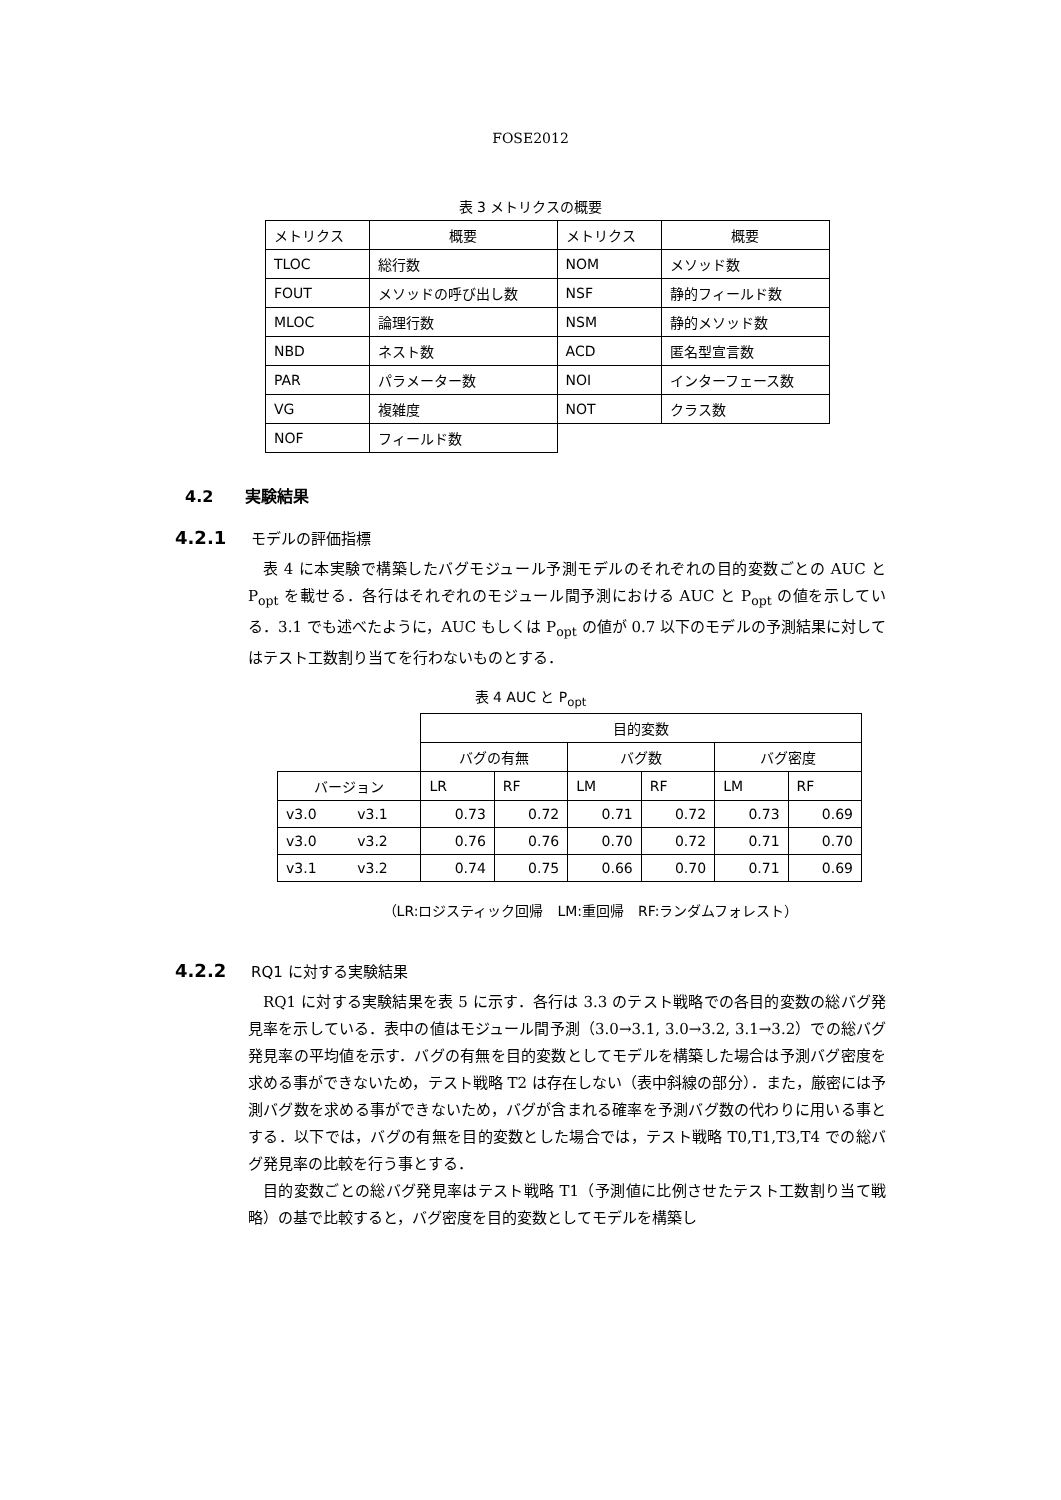FOSE2012
表 3 メトリクスの概要
| メトリクス | 概要 | メトリクス | 概要 |
| --- | --- | --- | --- |
| TLOC | 総行数 | NOM | メソッド数 |
| FOUT | メソッドの呼び出し数 | NSF | 静的フィールド数 |
| MLOC | 論理行数 | NSM | 静的メソッド数 |
| NBD | ネスト数 | ACD | 匿名型宣言数 |
| PAR | パラメーター数 | NOI | インターフェース数 |
| VG | 複雑度 | NOT | クラス数 |
| NOF | フィールド数 | | |
4.2　　実験結果
4.2.1 モデルの評価指標
表 4 に本実験で構築したバグモジュール予測モデルのそれぞれの目的変数ごとの AUC と P<sub>opt</sub> を載せる．各行はそれぞれのモジュール間予測における AUC と P<sub>opt</sub> の値を示している．3.1 でも述べたように，AUC もしくは P<sub>opt</sub> の値が 0.7 以下のモデルの予測結果に対してはテスト工数割り当てを行わないものとする．
表 4 AUC と P<sub>opt</sub>
| | | 目的変数 | | | | | |
| --- | --- | --- | --- | --- | --- | --- | --- |
| | | バグの有無 | | バグ数 | | バグ密度 | |
| バージョン | | LR | RF | LM | RF | LM | RF |
| v3.0 | v3.1 | 0.73 | 0.72 | 0.71 | 0.72 | 0.73 | 0.69 |
| v3.0 | v3.2 | 0.76 | 0.76 | 0.70 | 0.72 | 0.71 | 0.70 |
| v3.1 | v3.2 | 0.74 | 0.75 | 0.66 | 0.70 | 0.71 | 0.69 |
（LR:ロジスティック回帰　LM:重回帰　RF:ランダムフォレスト）
4.2.2 RQ1 に対する実験結果
RQ1 に対する実験結果を表 5 に示す．各行は 3.3 のテスト戦略での各目的変数の総バグ発見率を示している．表中の値はモジュール間予測（3.0→3.1, 3.0→3.2, 3.1→3.2）での総バグ発見率の平均値を示す．バグの有無を目的変数としてモデルを構築した場合は予測バグ密度を求める事ができないため，テスト戦略 T2 は存在しない（表中斜線の部分）．また，厳密には予測バグ数を求める事ができないため，バグが含まれる確率を予測バグ数の代わりに用いる事とする．以下では，バグの有無を目的変数とした場合では，テスト戦略 T0,T1,T3,T4 での総バグ発見率の比較を行う事とする．
目的変数ごとの総バグ発見率はテスト戦略 T1（予測値に比例させたテスト工数割り当て戦略）の基で比較すると，バグ密度を目的変数としてモデルを構築し